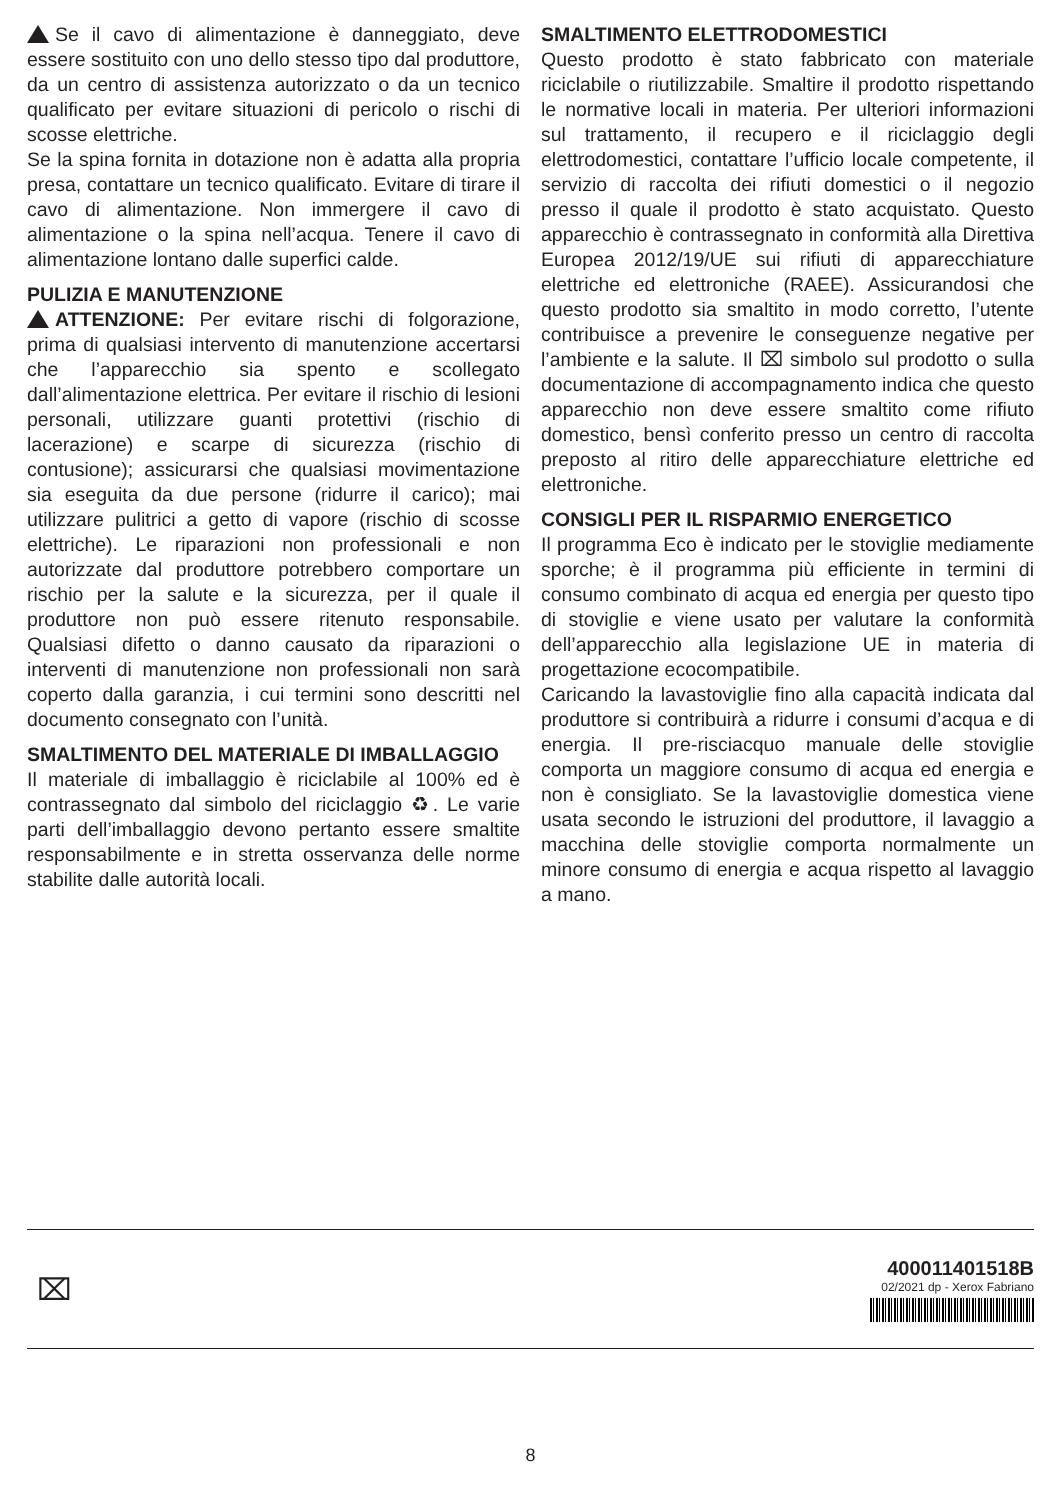Se il cavo di alimentazione è danneggiato, deve essere sostituito con uno dello stesso tipo dal produttore, da un centro di assistenza autorizzato o da un tecnico qualificato per evitare situazioni di pericolo o rischi di scosse elettriche.
Se la spina fornita in dotazione non è adatta alla propria presa, contattare un tecnico qualificato. Evitare di tirare il cavo di alimentazione. Non immergere il cavo di alimentazione o la spina nell’acqua. Tenere il cavo di alimentazione lontano dalle superfici calde.
PULIZIA E MANUTENZIONE
ATTENZIONE: Per evitare rischi di folgorazione, prima di qualsiasi intervento di manutenzione accertarsi che l’apparecchio sia spento e scollegato dall’alimentazione elettrica. Per evitare il rischio di lesioni personali, utilizzare guanti protettivi (rischio di lacerazione) e scarpe di sicurezza (rischio di contusione); assicurarsi che qualsiasi movimentazione sia eseguita da due persone (ridurre il carico); mai utilizzare pulitrici a getto di vapore (rischio di scosse elettriche). Le riparazioni non professionali e non autorizzate dal produttore potrebbero comportare un rischio per la salute e la sicurezza, per il quale il produttore non può essere ritenuto responsabile. Qualsiasi difetto o danno causato da riparazioni o interventi di manutenzione non professionali non sarà coperto dalla garanzia, i cui termini sono descritti nel documento consegnato con l’unità.
SMALTIMENTO DEL MATERIALE DI IMBALLAGGIO
Il materiale di imballaggio è riciclabile al 100% ed è contrassegnato dal simbolo del riciclaggio ♻. Le varie parti dell’imballaggio devono pertanto essere smaltite responsabilmente e in stretta osservanza delle norme stabilite dalle autorità locali.
SMALTIMENTO ELETTRODOMESTICI
Questo prodotto è stato fabbricato con materiale riciclabile o riutilizzabile. Smaltire il prodotto rispettando le normative locali in materia. Per ulteriori informazioni sul trattamento, il recupero e il riciclaggio degli elettrodomestici, contattare l’ufficio locale competente, il servizio di raccolta dei rifiuti domestici o il negozio presso il quale il prodotto è stato acquistato. Questo apparecchio è contrassegnato in conformità alla Direttiva Europea 2012/19/UE sui rifiuti di apparecchiature elettriche ed elettroniche (RAEE). Assicurandosi che questo prodotto sia smaltito in modo corretto, l’utente contribuisce a prevenire le conseguenze negative per l’ambiente e la salute. Il ⌧ simbolo sul prodotto o sulla documentazione di accompagnamento indica che questo apparecchio non deve essere smaltito come rifiuto domestico, bensì conferito presso un centro di raccolta preposto al ritiro delle apparecchiature elettriche ed elettroniche.
CONSIGLI PER IL RISPARMIO ENERGETICO
Il programma Eco è indicato per le stoviglie mediamente sporche; è il programma più efficiente in termini di consumo combinato di acqua ed energia per questo tipo di stoviglie e viene usato per valutare la conformità dell’apparecchio alla legislazione UE in materia di progettazione ecocompatibile.
Caricando la lavastoviglie fino alla capacità indicata dal produttore si contribuirà a ridurre i consumi d’acqua e di energia. Il pre-risciacquo manuale delle stoviglie comporta un maggiore consumo di acqua ed energia e non è consigliato. Se la lavastoviglie domestica viene usata secondo le istruzioni del produttore, il lavaggio a macchina delle stoviglie comporta normalmente un minore consumo di energia e acqua rispetto al lavaggio a mano.
⌧
400011401518B
02/2021 dp - Xerox Fabriano
8